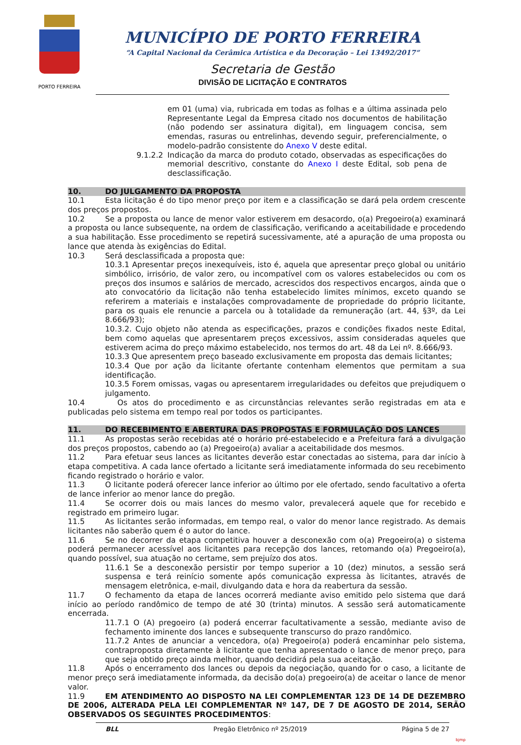PORTO FERREIRA
MUNICÍPIO DE PORTO FERREIRA
“A Capital Nacional da Cerâmica Artística e da Decoração – Lei 13492/2017”
Secretaria de Gestão
DIVISÃO DE LICITAÇÃO E CONTRATOS
em 01 (uma) via, rubricada em todas as folhas e a última assinada pelo Representante Legal da Empresa citado nos documentos de habilitação (não podendo ser assinatura digital), em linguagem concisa, sem emendas, rasuras ou entrelinhas, devendo seguir, preferencialmente, o modelo-padrão consistente do Anexo V deste edital.
9.1.2.2 Indicação da marca do produto cotado, observadas as especificações do memorial descritivo, constante do Anexo I deste Edital, sob pena de desclassificação.
10. DO JULGAMENTO DA PROPOSTA
10.1 Esta licitação é do tipo menor preço por item e a classificação se dará pela ordem crescente dos preços propostos.
10.2 Se a proposta ou lance de menor valor estiverem em desacordo, o(a) Pregoeiro(a) examinará a proposta ou lance subsequente, na ordem de classificação, verificando a aceitabilidade e procedendo a sua habilitação. Esse procedimento se repetirá sucessivamente, até a apuração de uma proposta ou lance que atenda às exigências do Edital.
10.3 Será desclassificada a proposta que:
10.3.1 Apresentar preços inexequíveis, isto é, aquela que apresentar preço global ou unitário simbólico, irrisório, de valor zero, ou incompatível com os valores estabelecidos ou com os preços dos insumos e salários de mercado, acrescidos dos respectivos encargos, ainda que o ato convocatório da licitação não tenha estabelecido limites mínimos, exceto quando se referirem a materiais e instalações comprovadamente de propriedade do próprio licitante, para os quais ele renuncie a parcela ou à totalidade da remuneração (art. 44, §3º, da Lei 8.666/93);
10.3.2. Cujo objeto não atenda as especificações, prazos e condições fixados neste Edital, bem como aquelas que apresentarem preços excessivos, assim consideradas aqueles que estiverem acima do preço máximo estabelecido, nos termos do art. 48 da Lei nº. 8.666/93.
10.3.3 Que apresentem preço baseado exclusivamente em proposta das demais licitantes;
10.3.4 Que por ação da licitante ofertante contenham elementos que permitam a sua identificação.
10.3.5 Forem omissas, vagas ou apresentarem irregularidades ou defeitos que prejudiquem o julgamento.
10.4 Os atos do procedimento e as circunstâncias relevantes serão registradas em ata e publicadas pelo sistema em tempo real por todos os participantes.
11. DO RECEBIMENTO E ABERTURA DAS PROPOSTAS E FORMULAÇÃO DOS LANCES
11.1 As propostas serão recebidas até o horário pré-estabelecido e a Prefeitura fará a divulgação dos preços propostos, cabendo ao (a) Pregoeiro(a) avaliar a aceitabilidade dos mesmos.
11.2 Para efetuar seus lances as licitantes deverão estar conectadas ao sistema, para dar início à etapa competitiva. A cada lance ofertado a licitante será imediatamente informada do seu recebimento ficando registrado o horário e valor.
11.3 O licitante poderá oferecer lance inferior ao último por ele ofertado, sendo facultativo a oferta de lance inferior ao menor lance do pregão.
11.4 Se ocorrer dois ou mais lances do mesmo valor, prevalecerá aquele que for recebido e registrado em primeiro lugar.
11.5 As licitantes serão informadas, em tempo real, o valor do menor lance registrado. As demais licitantes não saberão quem é o autor do lance.
11.6 Se no decorrer da etapa competitiva houver a desconexão com o(a) Pregoeiro(a) o sistema poderá permanecer acessível aos licitantes para recepção dos lances, retomando o(a) Pregoeiro(a), quando possível, sua atuação no certame, sem prejuízo dos atos.
11.6.1 Se a desconexão persistir por tempo superior a 10 (dez) minutos, a sessão será suspensa e terá reinício somente após comunicação expressa às licitantes, através de mensagem eletrônica, e-mail, divulgando data e hora da reabertura da sessão.
11.7 O fechamento da etapa de lances ocorrerá mediante aviso emitido pelo sistema que dará início ao período randômico de tempo de até 30 (trinta) minutos. A sessão será automaticamente encerrada.
11.7.1 O (A) pregoeiro (a) poderá encerrar facultativamente a sessão, mediante aviso de fechamento iminente dos lances e subsequente transcurso do prazo randômico.
11.7.2 Antes de anunciar a vencedora, o(a) Pregoeiro(a) poderá encaminhar pelo sistema, contraproposta diretamente à licitante que tenha apresentado o lance de menor preço, para que seja obtido preço ainda melhor, quando decidirá pela sua aceitação.
11.8 Após o encerramento dos lances ou depois da negociação, quando for o caso, a licitante de menor preço será imediatamente informada, da decisão do(a) pregoeiro(a) de aceitar o lance de menor valor.
11.9 EM ATENDIMENTO AO DISPOSTO NA LEI COMPLEMENTAR 123 DE 14 DE DEZEMBRO DE 2006, ALTERADA PELA LEI COMPLEMENTAR Nº 147, DE 7 DE AGOSTO DE 2014, SERÃO OBSERVADOS OS SEGUINTES PROCEDIMENTOS:
BLL Pregão Eletrônico nº 25/2019 Página 5 de 27
bjmp